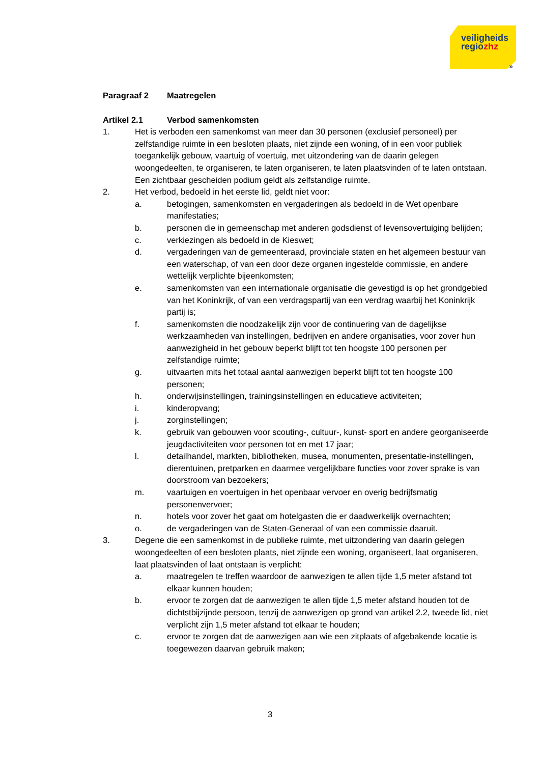veiligheids
regiozhz
»
Paragraaf 2 Maatregelen
Artikel 2.1 Verbod samenkomsten
1. Het is verboden een samenkomst van meer dan 30 personen (exclusief personeel) per zelfstandige ruimte in een besloten plaats, niet zijnde een woning, of in een voor publiek toegankelijk gebouw, vaartuig of voertuig, met uitzondering van de daarin gelegen woongedeelten, te organiseren, te laten organiseren, te laten plaatsvinden of te laten ontstaan. Een zichtbaar gescheiden podium geldt als zelfstandige ruimte.
2. Het verbod, bedoeld in het eerste lid, geldt niet voor:
a. betogingen, samenkomsten en vergaderingen als bedoeld in de Wet openbare manifestaties;
b. personen die in gemeenschap met anderen godsdienst of levensovertuiging belijden;
c. verkiezingen als bedoeld in de Kieswet;
d. vergaderingen van de gemeenteraad, provinciale staten en het algemeen bestuur van een waterschap, of van een door deze organen ingestelde commissie, en andere wettelijk verplichte bijeenkomsten;
e. samenkomsten van een internationale organisatie die gevestigd is op het grondgebied van het Koninkrijk, of van een verdragspartij van een verdrag waarbij het Koninkrijk partij is;
f. samenkomsten die noodzakelijk zijn voor de continuering van de dagelijkse werkzaamheden van instellingen, bedrijven en andere organisaties, voor zover hun aanwezigheid in het gebouw beperkt blijft tot ten hoogste 100 personen per zelfstandige ruimte;
g. uitvaarten mits het totaal aantal aanwezigen beperkt blijft tot ten hoogste 100 personen;
h. onderwijsinstellingen, trainingsinstellingen en educatieve activiteiten;
i. kinderopvang;
j. zorginstellingen;
k. gebruik van gebouwen voor scouting-, cultuur-, kunst- sport en andere georganiseerde jeugdactiviteiten voor personen tot en met 17 jaar;
l. detailhandel, markten, bibliotheken, musea, monumenten, presentatie-instellingen, dierentuinen, pretparken en daarmee vergelijkbare functies voor zover sprake is van doorstroom van bezoekers;
m. vaartuigen en voertuigen in het openbaar vervoer en overig bedrijfsmatig personenvervoer;
n. hotels voor zover het gaat om hotelgasten die er daadwerkelijk overnachten;
o. de vergaderingen van de Staten-Generaal of van een commissie daaruit.
3. Degene die een samenkomst in de publieke ruimte, met uitzondering van daarin gelegen woongedeelten of een besloten plaats, niet zijnde een woning, organiseert, laat organiseren, laat plaatsvinden of laat ontstaan is verplicht:
a. maatregelen te treffen waardoor de aanwezigen te allen tijde 1,5 meter afstand tot elkaar kunnen houden;
b. ervoor te zorgen dat de aanwezigen te allen tijde 1,5 meter afstand houden tot de dichtstbijzijnde persoon, tenzij de aanwezigen op grond van artikel 2.2, tweede lid, niet verplicht zijn 1,5 meter afstand tot elkaar te houden;
c. ervoor te zorgen dat de aanwezigen aan wie een zitplaats of afgebakende locatie is toegewezen daarvan gebruik maken;
3